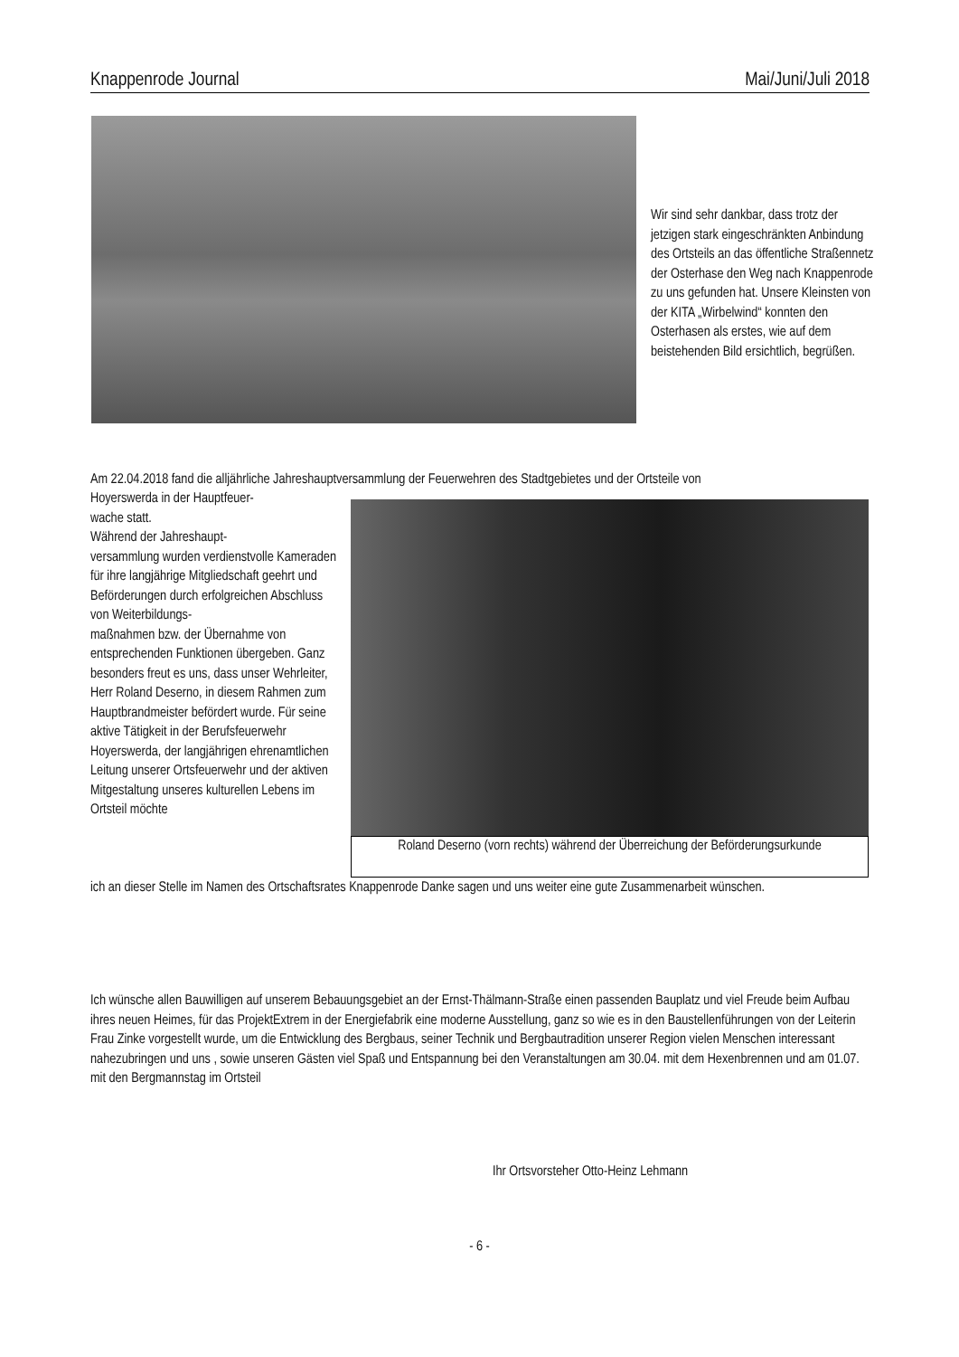Knappenrode Journal Mai/Juni/Juli 2018
Wir sind sehr dankbar, dass trotz der jetzigen stark eingeschränkten Anbindung des Ortsteils an das öffentliche Straßennetz der Osterhase den Weg nach Knappenrode zu uns gefunden hat. Unsere Kleinsten von der KITA „Wirbelwind“ konnten den Osterhasen als erstes, wie auf dem beistehenden Bild ersichtlich, begrüßen.
Am 22.04.2018 fand die alljährliche Jahreshauptversammlung der Feuerwehren des Stadtgebietes und der Ortsteile von
Hoyerswerda in der Hauptfeuer-
wache statt.
Während der Jahreshaupt-
versammlung wurden verdienstvolle Kameraden für ihre langjährige Mitgliedschaft geehrt und Beförderungen durch erfolgreichen Abschluss von Weiterbildungs-
maßnahmen bzw. der Übernahme von entsprechenden Funktionen übergeben. Ganz besonders freut es uns, dass unser Wehrleiter, Herr Roland Deserno, in diesem Rahmen zum Hauptbrandmeister befördert wurde. Für seine aktive Tätigkeit in der Berufsfeuerwehr Hoyerswerda, der langjährigen ehrenamtlichen Leitung unserer Ortsfeuerwehr und der aktiven Mitgestaltung unseres kulturellen Lebens im Ortsteil möchte
Roland Deserno (vorn rechts) während der Überreichung der Beförderungsurkunde
ich an dieser Stelle im Namen des Ortschaftsrates Knappenrode Danke sagen und uns weiter eine gute Zusammenarbeit wünschen.
Ich wünsche allen Bauwilligen auf unserem Bebauungsgebiet an der Ernst-Thälmann-Straße einen passenden Bauplatz und viel Freude beim Aufbau ihres neuen Heimes, für das ProjektExtrem in der Energiefabrik eine moderne Ausstellung, ganz so wie es in den Baustellenführungen von der Leiterin Frau Zinke vorgestellt wurde, um die Entwicklung des Bergbaus, seiner Technik und Bergbautradition unserer Region vielen Menschen interessant nahezubringen und uns , sowie unseren Gästen viel Spaß und Entspannung bei den Veranstaltungen am 30.04. mit dem Hexenbrennen und am 01.07. mit den Bergmannstag im Ortsteil
Ihr Ortsvorsteher Otto-Heinz Lehmann
- 6 -